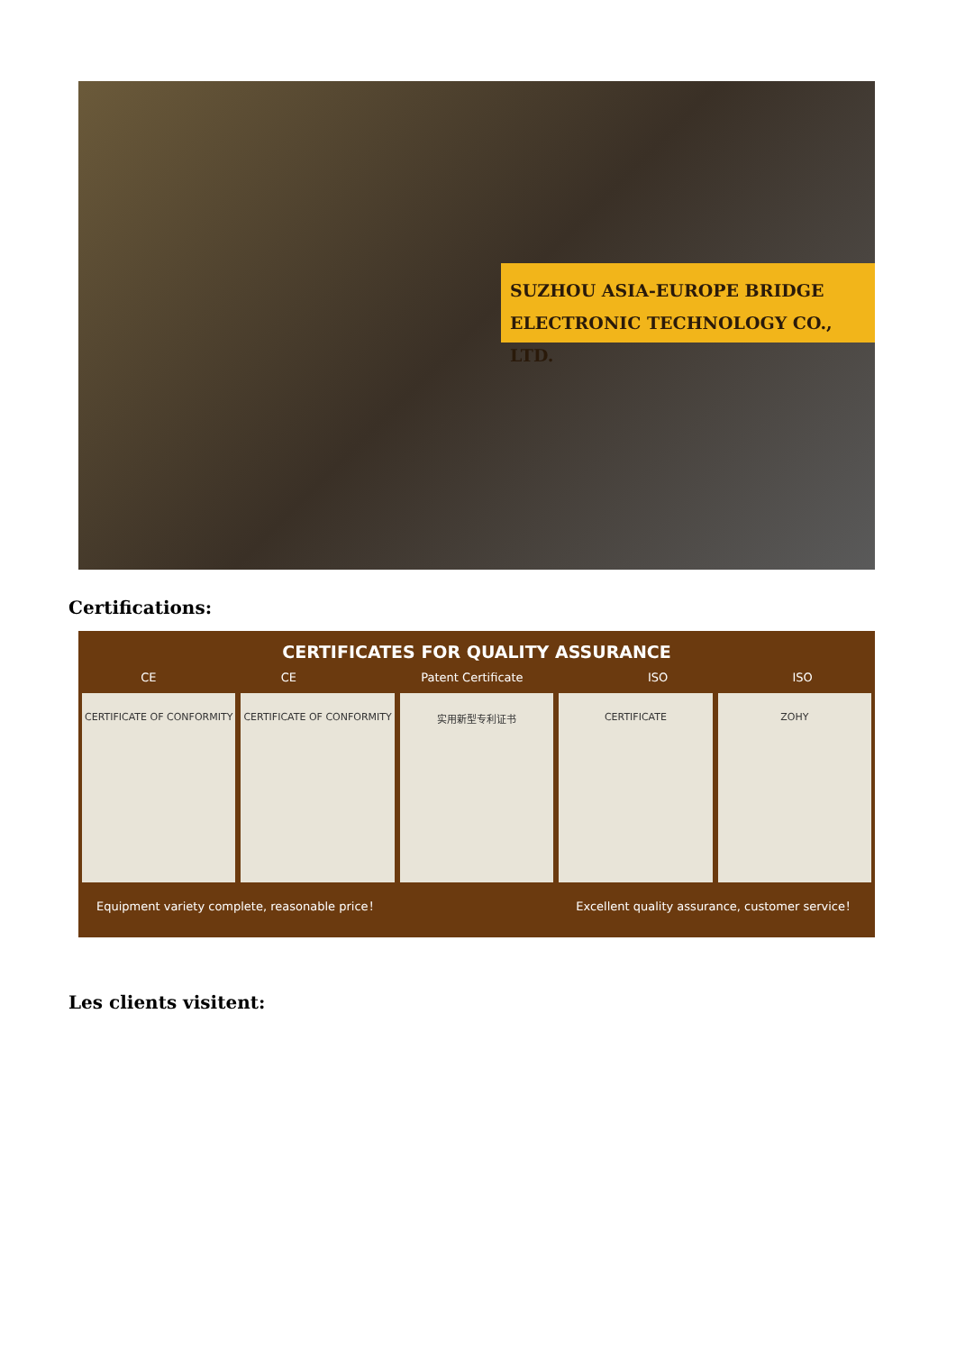SUZHOU ASIA-EUROPE BRIDGE
ELECTRONIC TECHNOLOGY CO., LTD.
Certifications:
CERTIFICATES FOR QUALITY ASSURANCE
CE CE Patent Certificate ISO ISO
CERTIFICATE OF CONFORMITY CERTIFICATE OF CONFORMITY 实用新型专利证书 CERTIFICATE ZOHY
Equipment variety complete, reasonable price！ Excellent quality assurance, customer service！
Les clients visitent: